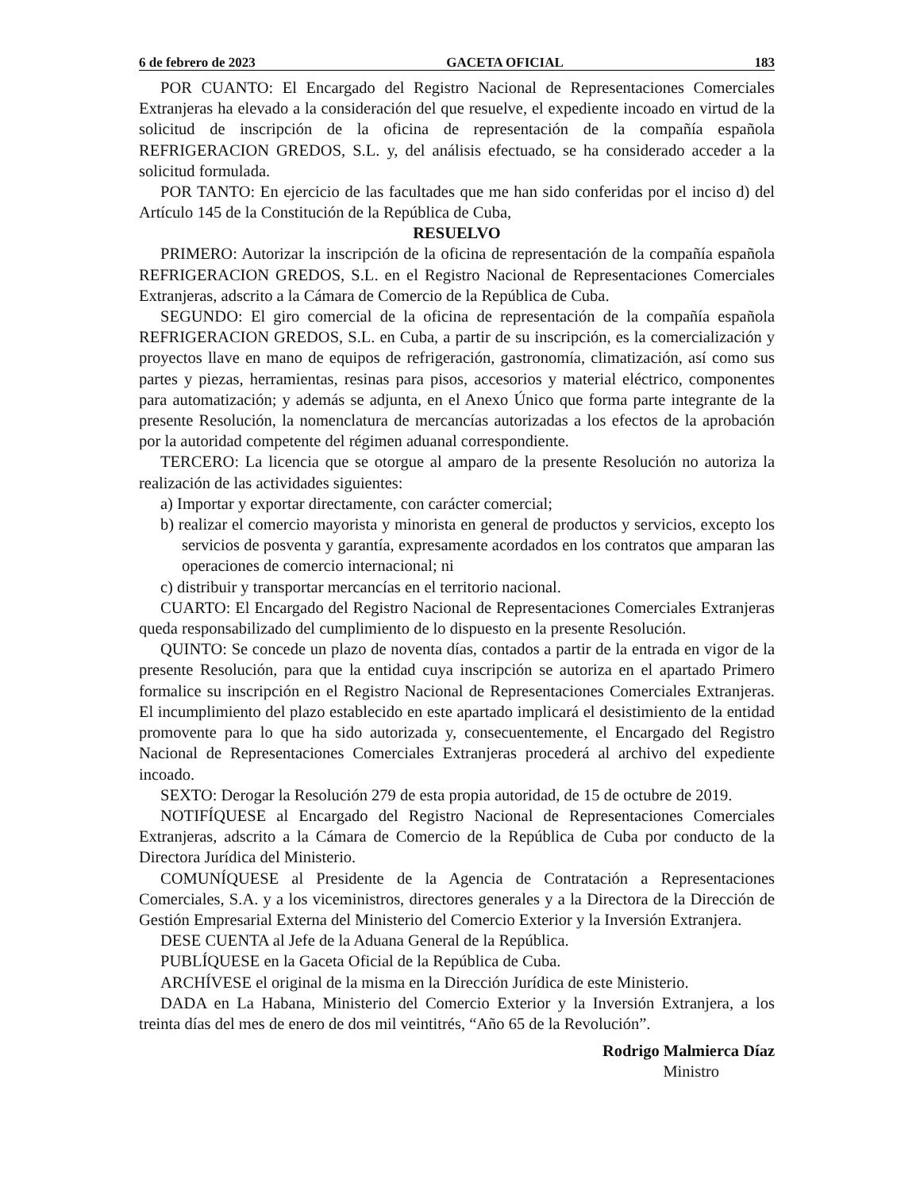6 de febrero de 2023 GACETA OFICIAL 183
POR CUANTO: El Encargado del Registro Nacional de Representaciones Comerciales Extranjeras ha elevado a la consideración del que resuelve, el expediente incoado en virtud de la solicitud de inscripción de la oficina de representación de la compañía española REFRIGERACION GREDOS, S.L. y, del análisis efectuado, se ha considerado acceder a la solicitud formulada.
POR TANTO: En ejercicio de las facultades que me han sido conferidas por el inciso d) del Artículo 145 de la Constitución de la República de Cuba,
RESUELVO
PRIMERO: Autorizar la inscripción de la oficina de representación de la compañía española REFRIGERACION GREDOS, S.L. en el Registro Nacional de Representaciones Comerciales Extranjeras, adscrito a la Cámara de Comercio de la República de Cuba.
SEGUNDO: El giro comercial de la oficina de representación de la compañía española REFRIGERACION GREDOS, S.L. en Cuba, a partir de su inscripción, es la comercialización y proyectos llave en mano de equipos de refrigeración, gastronomía, climatización, así como sus partes y piezas, herramientas, resinas para pisos, accesorios y material eléctrico, componentes para automatización; y además se adjunta, en el Anexo Único que forma parte integrante de la presente Resolución, la nomenclatura de mercancías autorizadas a los efectos de la aprobación por la autoridad competente del régimen aduanal correspondiente.
TERCERO: La licencia que se otorgue al amparo de la presente Resolución no autoriza la realización de las actividades siguientes:
a) Importar y exportar directamente, con carácter comercial;
b) realizar el comercio mayorista y minorista en general de productos y servicios, excepto los servicios de posventa y garantía, expresamente acordados en los contratos que amparan las operaciones de comercio internacional; ni
c) distribuir y transportar mercancías en el territorio nacional.
CUARTO: El Encargado del Registro Nacional de Representaciones Comerciales Extranjeras queda responsabilizado del cumplimiento de lo dispuesto en la presente Resolución.
QUINTO: Se concede un plazo de noventa días, contados a partir de la entrada en vigor de la presente Resolución, para que la entidad cuya inscripción se autoriza en el apartado Primero formalice su inscripción en el Registro Nacional de Representaciones Comerciales Extranjeras. El incumplimiento del plazo establecido en este apartado implicará el desistimiento de la entidad promovente para lo que ha sido autorizada y, consecuentemente, el Encargado del Registro Nacional de Representaciones Comerciales Extranjeras procederá al archivo del expediente incoado.
SEXTO: Derogar la Resolución 279 de esta propia autoridad, de 15 de octubre de 2019.
NOTIFÍQUESE al Encargado del Registro Nacional de Representaciones Comerciales Extranjeras, adscrito a la Cámara de Comercio de la República de Cuba por conducto de la Directora Jurídica del Ministerio.
COMUNÍQUESE al Presidente de la Agencia de Contratación a Representaciones Comerciales, S.A. y a los viceministros, directores generales y a la Directora de la Dirección de Gestión Empresarial Externa del Ministerio del Comercio Exterior y la Inversión Extranjera.
DESE CUENTA al Jefe de la Aduana General de la República.
PUBLÍQUESE en la Gaceta Oficial de la República de Cuba.
ARCHÍVESE el original de la misma en la Dirección Jurídica de este Ministerio.
DADA en La Habana, Ministerio del Comercio Exterior y la Inversión Extranjera, a los treinta días del mes de enero de dos mil veintitrés, “Año 65 de la Revolución”.
Rodrigo Malmierca Díaz
Ministro